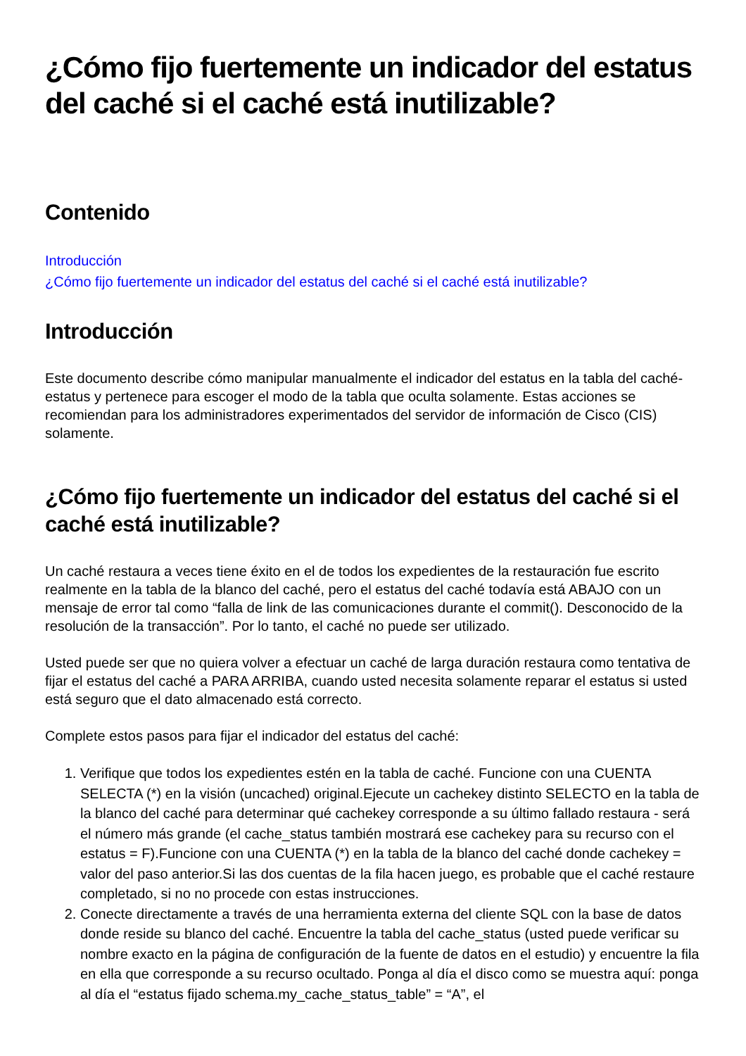¿Cómo fijo fuertemente un indicador del estatus del caché si el caché está inutilizable?
Contenido
Introducción
¿Cómo fijo fuertemente un indicador del estatus del caché si el caché está inutilizable?
Introducción
Este documento describe cómo manipular manualmente el indicador del estatus en la tabla del caché-estatus y pertenece para escoger el modo de la tabla que oculta solamente. Estas acciones se recomiendan para los administradores experimentados del servidor de información de Cisco (CIS) solamente.
¿Cómo fijo fuertemente un indicador del estatus del caché si el caché está inutilizable?
Un caché restaura a veces tiene éxito en el de todos los expedientes de la restauración fue escrito realmente en la tabla de la blanco del caché, pero el estatus del caché todavía está ABAJO con un mensaje de error tal como “falla de link de las comunicaciones durante el commit(). Desconocido de la resolución de la transacción”. Por lo tanto, el caché no puede ser utilizado.
Usted puede ser que no quiera volver a efectuar un caché de larga duración restaura como tentativa de fijar el estatus del caché a PARA ARRIBA, cuando usted necesita solamente reparar el estatus si usted está seguro que el dato almacenado está correcto.
Complete estos pasos para fijar el indicador del estatus del caché:
1. Verifique que todos los expedientes estén en la tabla de caché. Funcione con una CUENTA SELECTA (*) en la visión (uncached) original.Ejecute un cachekey distinto SELECTO en la tabla de la blanco del caché para determinar qué cachekey corresponde a su último fallado restaura - será el número más grande (el cache_status también mostrará ese cachekey para su recurso con el estatus = F).Funcione con una CUENTA (*) en la tabla de la blanco del caché donde cachekey = valor del paso anterior.Si las dos cuentas de la fila hacen juego, es probable que el caché restaure completado, si no no procede con estas instrucciones.
2. Conecte directamente a través de una herramienta externa del cliente SQL con la base de datos donde reside su blanco del caché. Encuentre la tabla del cache_status (usted puede verificar su nombre exacto en la página de configuración de la fuente de datos en el estudio) y encuentre la fila en ella que corresponde a su recurso ocultado. Ponga al día el disco como se muestra aquí: ponga al día el “estatus fijado schema.my_cache_status_table” = “A”, el